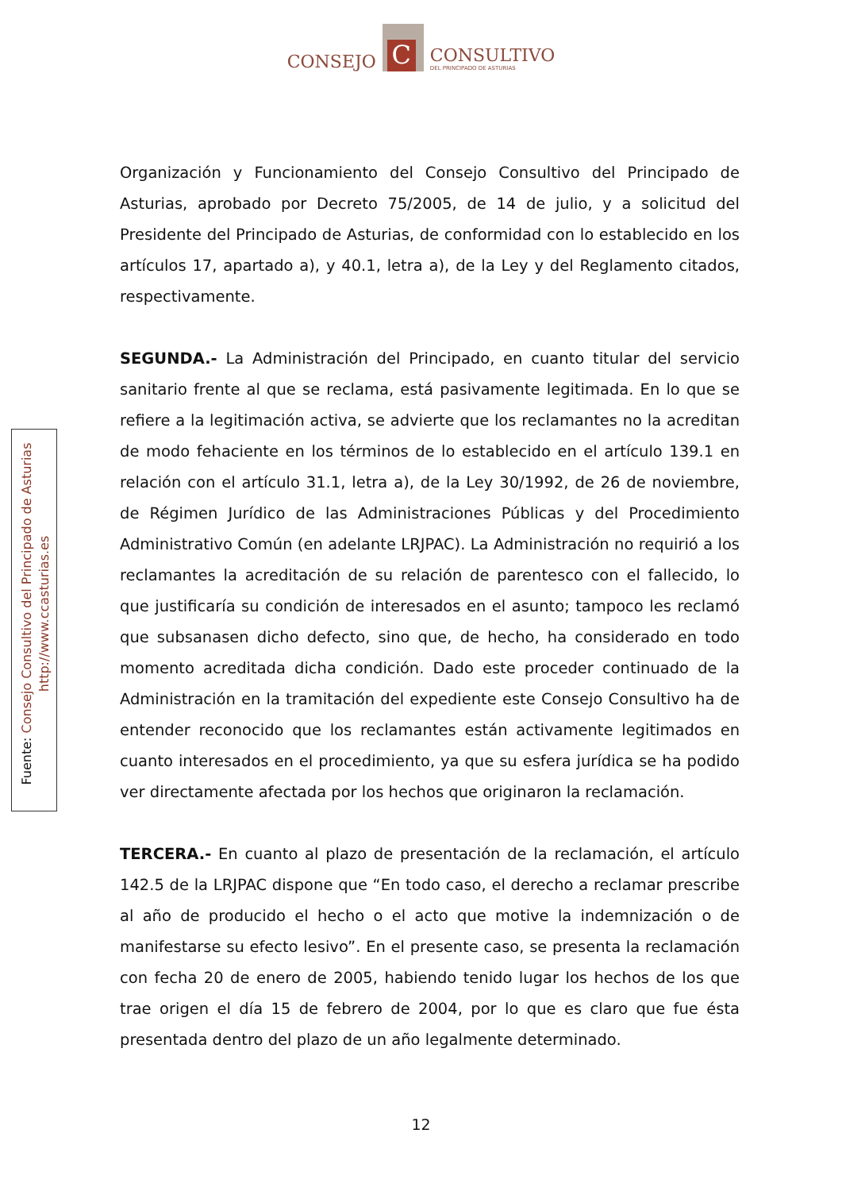CONSEJO
C
CONSULTIVO
DEL PRINCIPADO DE ASTURIAS
Fuente: Consejo Consultivo del Principado de Asturias
http://www.ccasturias.es
Organización y Funcionamiento del Consejo Consultivo del Principado de Asturias, aprobado por Decreto 75/2005, de 14 de julio, y a solicitud del Presidente del Principado de Asturias, de conformidad con lo establecido en los artículos 17, apartado a), y 40.1, letra a), de la Ley y del Reglamento citados, respectivamente.
SEGUNDA.- La Administración del Principado, en cuanto titular del servicio sanitario frente al que se reclama, está pasivamente legitimada. En lo que se refiere a la legitimación activa, se advierte que los reclamantes no la acreditan de modo fehaciente en los términos de lo establecido en el artículo 139.1 en relación con el artículo 31.1, letra a), de la Ley 30/1992, de 26 de noviembre, de Régimen Jurídico de las Administraciones Públicas y del Procedimiento Administrativo Común (en adelante LRJPAC). La Administración no requirió a los reclamantes la acreditación de su relación de parentesco con el fallecido, lo que justificaría su condición de interesados en el asunto; tampoco les reclamó que subsanasen dicho defecto, sino que, de hecho, ha considerado en todo momento acreditada dicha condición. Dado este proceder continuado de la Administración en la tramitación del expediente este Consejo Consultivo ha de entender reconocido que los reclamantes están activamente legitimados en cuanto interesados en el procedimiento, ya que su esfera jurídica se ha podido ver directamente afectada por los hechos que originaron la reclamación.
TERCERA.- En cuanto al plazo de presentación de la reclamación, el artículo 142.5 de la LRJPAC dispone que “En todo caso, el derecho a reclamar prescribe al año de producido el hecho o el acto que motive la indemnización o de manifestarse su efecto lesivo”. En el presente caso, se presenta la reclamación con fecha 20 de enero de 2005, habiendo tenido lugar los hechos de los que trae origen el día 15 de febrero de 2004, por lo que es claro que fue ésta presentada dentro del plazo de un año legalmente determinado.
12